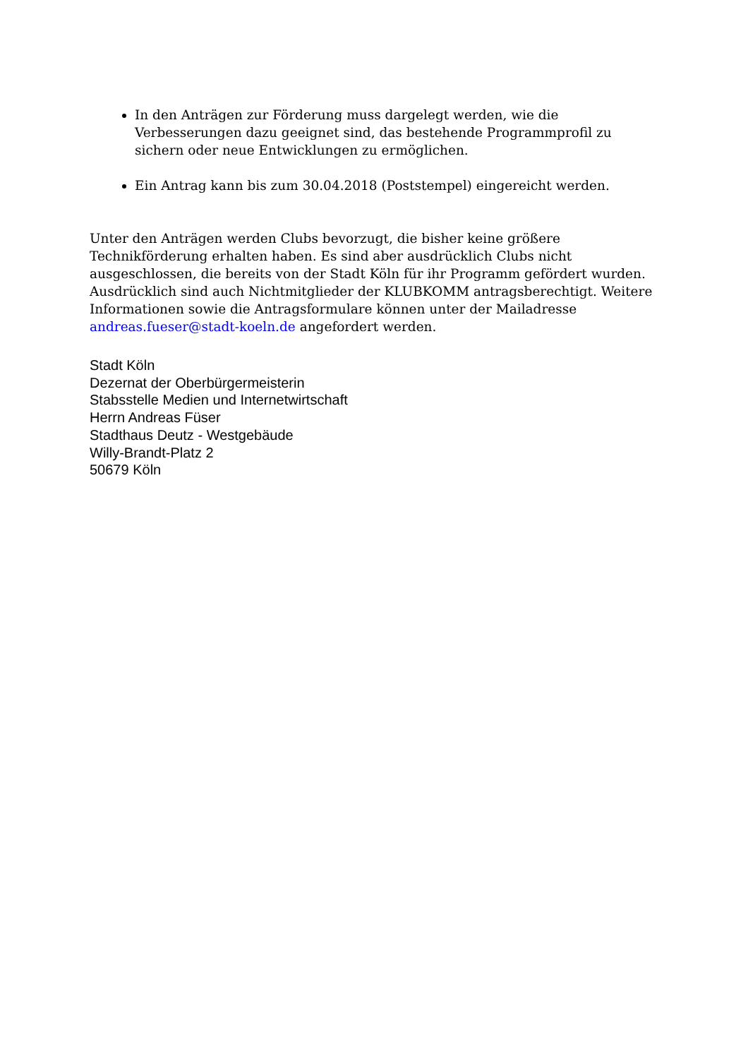In den Anträgen zur Förderung muss dargelegt werden, wie die Verbesserungen dazu geeignet sind, das bestehende Programmprofil zu sichern oder neue Entwicklungen zu ermöglichen.
Ein Antrag kann bis zum 30.04.2018 (Poststempel) eingereicht werden.
Unter den Anträgen werden Clubs bevorzugt, die bisher keine größere
Technikförderung erhalten haben. Es sind aber ausdrücklich Clubs nicht ausgeschlossen, die bereits von der Stadt Köln für ihr Programm gefördert wurden. Ausdrücklich sind auch Nichtmitglieder der KLUBKOMM antragsberechtigt. Weitere Informationen sowie die Antragsformulare können unter der Mailadresse andreas.fueser@stadt-koeln.de angefordert werden.
Stadt Köln
Dezernat der Oberbürgermeisterin
Stabsstelle Medien und Internetwirtschaft
Herrn Andreas Füser
Stadthaus Deutz - Westgebäude
Willy-Brandt-Platz 2
50679 Köln